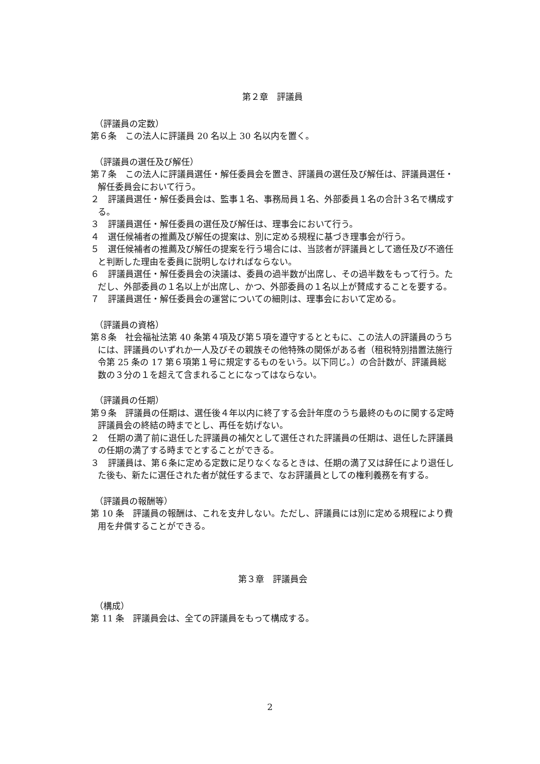第２章　評議員
（評議員の定数）
第６条　この法人に評議員 20 名以上 30 名以内を置く。
（評議員の選任及び解任）
第７条　この法人に評議員選任・解任委員会を置き、評議員の選任及び解任は、評議員選任・解任委員会において行う。
２　評議員選任・解任委員会は、監事１名、事務局員１名、外部委員１名の合計３名で構成する。
３　評議員選任・解任委員の選任及び解任は、理事会において行う。
４　選任候補者の推薦及び解任の提案は、別に定める規程に基づき理事会が行う。
５　選任候補者の推薦及び解任の提案を行う場合には、当該者が評議員として適任及び不適任と判断した理由を委員に説明しなければならない。
６　評議員選任・解任委員会の決議は、委員の過半数が出席し、その過半数をもって行う。ただし、外部委員の１名以上が出席し、かつ、外部委員の１名以上が賛成することを要する。
７　評議員選任・解任委員会の運営についての細則は、理事会において定める。
（評議員の資格）
第８条　社会福祉法第 40 条第４項及び第５項を遵守するとともに、この法人の評議員のうちには、評議員のいずれか一人及びその親族その他特殊の関係がある者（租税特別措置法施行令第 25 条の 17 第６項第１号に規定するものをいう。以下同じ。）の合計数が、評議員総数の３分の１を超えて含まれることになってはならない。
（評議員の任期）
第９条　評議員の任期は、選任後４年以内に終了する会計年度のうち最終のものに関する定時評議員会の終結の時までとし、再任を妨げない。
２　任期の満了前に退任した評議員の補欠として選任された評議員の任期は、退任した評議員の任期の満了する時までとすることができる。
３　評議員は、第６条に定める定数に足りなくなるときは、任期の満了又は辞任により退任した後も、新たに選任された者が就任するまで、なお評議員としての権利義務を有する。
（評議員の報酬等）
第 10 条　評議員の報酬は、これを支弁しない。ただし、評議員には別に定める規程により費用を弁償することができる。
第３章　評議員会
（構成）
第 11 条　評議員会は、全ての評議員をもって構成する。
2